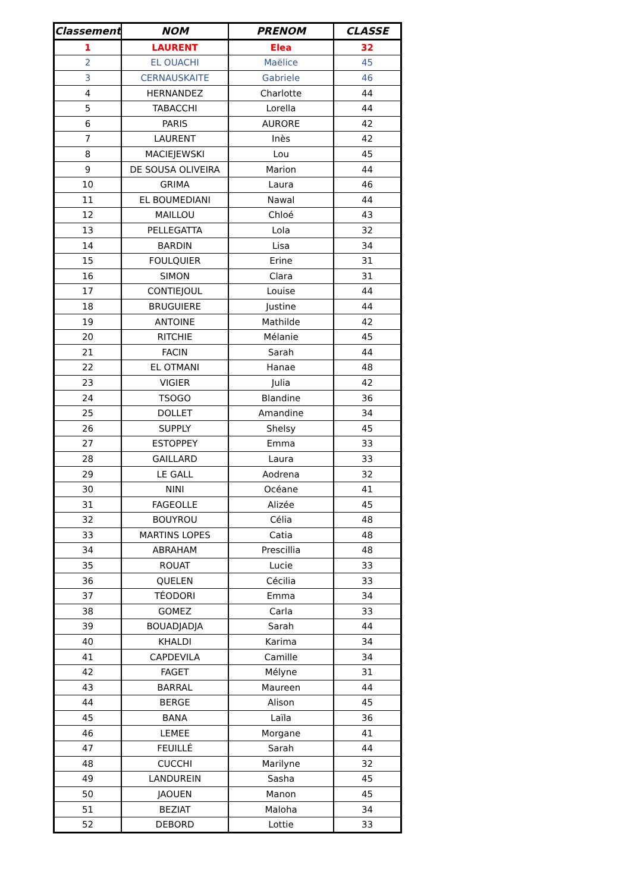| Classement | NOM | PRENOM | CLASSE |
| --- | --- | --- | --- |
| 1 | LAURENT | Elea | 32 |
| 2 | EL OUACHI | Maëlice | 45 |
| 3 | CERNAUSKAITE | Gabriele | 46 |
| 4 | HERNANDEZ | Charlotte | 44 |
| 5 | TABACCHI | Lorella | 44 |
| 6 | PARIS | AURORE | 42 |
| 7 | LAURENT | Inès | 42 |
| 8 | MACIEJEWSKI | Lou | 45 |
| 9 | DE SOUSA OLIVEIRA | Marion | 44 |
| 10 | GRIMA | Laura | 46 |
| 11 | EL BOUMEDIANI | Nawal | 44 |
| 12 | MAILLOU | Chloé | 43 |
| 13 | PELLEGATTA | Lola | 32 |
| 14 | BARDIN | Lisa | 34 |
| 15 | FOULQUIER | Erine | 31 |
| 16 | SIMON | Clara | 31 |
| 17 | CONTIEJOUL | Louise | 44 |
| 18 | BRUGUIERE | Justine | 44 |
| 19 | ANTOINE | Mathilde | 42 |
| 20 | RITCHIE | Mélanie | 45 |
| 21 | FACIN | Sarah | 44 |
| 22 | EL OTMANI | Hanae | 48 |
| 23 | VIGIER | Julia | 42 |
| 24 | TSOGO | Blandine | 36 |
| 25 | DOLLET | Amandine | 34 |
| 26 | SUPPLY | Shelsy | 45 |
| 27 | ESTOPPEY | Emma | 33 |
| 28 | GAILLARD | Laura | 33 |
| 29 | LE GALL | Aodrena | 32 |
| 30 | NINI | Océane | 41 |
| 31 | FAGEOLLE | Alizée | 45 |
| 32 | BOUYROU | Célia | 48 |
| 33 | MARTINS LOPES | Catia | 48 |
| 34 | ABRAHAM | Prescillia | 48 |
| 35 | ROUAT | Lucie | 33 |
| 36 | QUELEN | Cécilia | 33 |
| 37 | TÉODORI | Emma | 34 |
| 38 | GOMEZ | Carla | 33 |
| 39 | BOUADJADJA | Sarah | 44 |
| 40 | KHALDI | Karima | 34 |
| 41 | CAPDEVILA | Camille | 34 |
| 42 | FAGET | Mélyne | 31 |
| 43 | BARRAL | Maureen | 44 |
| 44 | BERGE | Alison | 45 |
| 45 | BANA | Laïla | 36 |
| 46 | LEMEE | Morgane | 41 |
| 47 | FEUILLÉ | Sarah | 44 |
| 48 | CUCCHI | Marilyne | 32 |
| 49 | LANDUREIN | Sasha | 45 |
| 50 | JAOUEN | Manon | 45 |
| 51 | BEZIAT | Maloha | 34 |
| 52 | DEBORD | Lottie | 33 |